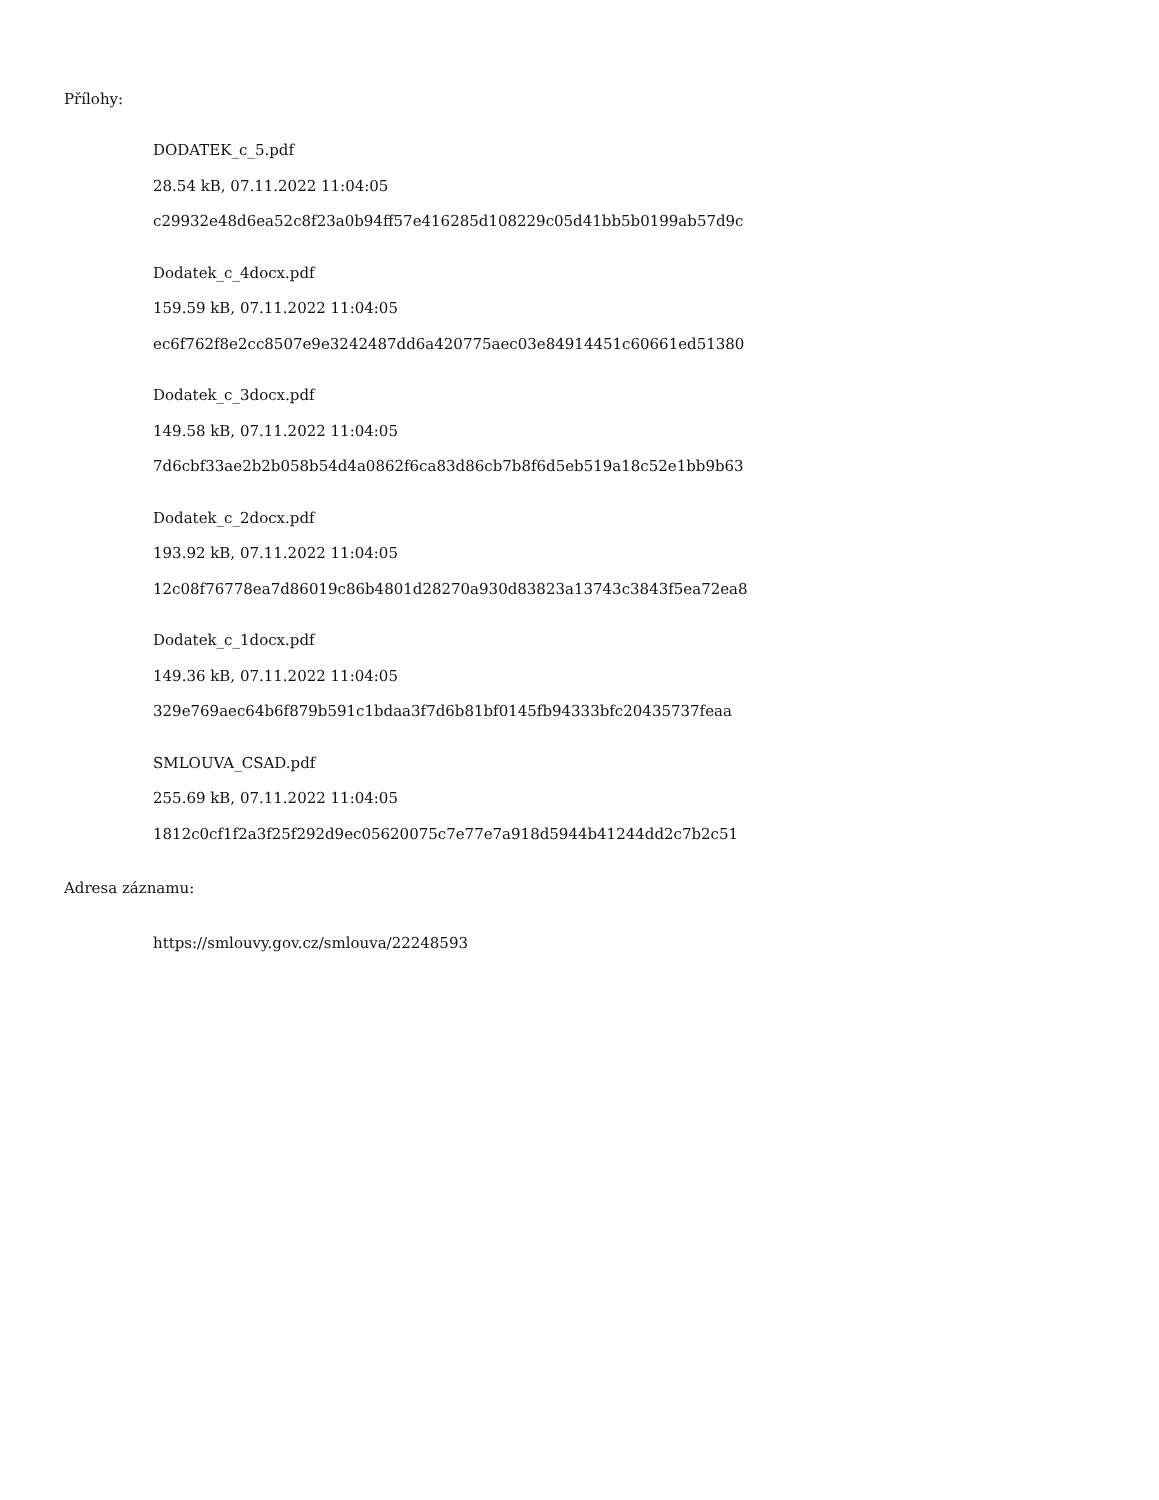Přílohy:
DODATEK_c_5.pdf
28.54 kB, 07.11.2022 11:04:05
c29932e48d6ea52c8f23a0b94ff57e416285d108229c05d41bb5b0199ab57d9c
Dodatek_c_4docx.pdf
159.59 kB, 07.11.2022 11:04:05
ec6f762f8e2cc8507e9e3242487dd6a420775aec03e84914451c60661ed51380
Dodatek_c_3docx.pdf
149.58 kB, 07.11.2022 11:04:05
7d6cbf33ae2b2b058b54d4a0862f6ca83d86cb7b8f6d5eb519a18c52e1bb9b63
Dodatek_c_2docx.pdf
193.92 kB, 07.11.2022 11:04:05
12c08f76778ea7d86019c86b4801d28270a930d83823a13743c3843f5ea72ea8
Dodatek_c_1docx.pdf
149.36 kB, 07.11.2022 11:04:05
329e769aec64b6f879b591c1bdaa3f7d6b81bf0145fb94333bfc20435737feaa
SMLOUVA_CSAD.pdf
255.69 kB, 07.11.2022 11:04:05
1812c0cf1f2a3f25f292d9ec05620075c7e77e7a918d5944b41244dd2c7b2c51
Adresa záznamu:
https://smlouvy.gov.cz/smlouva/22248593